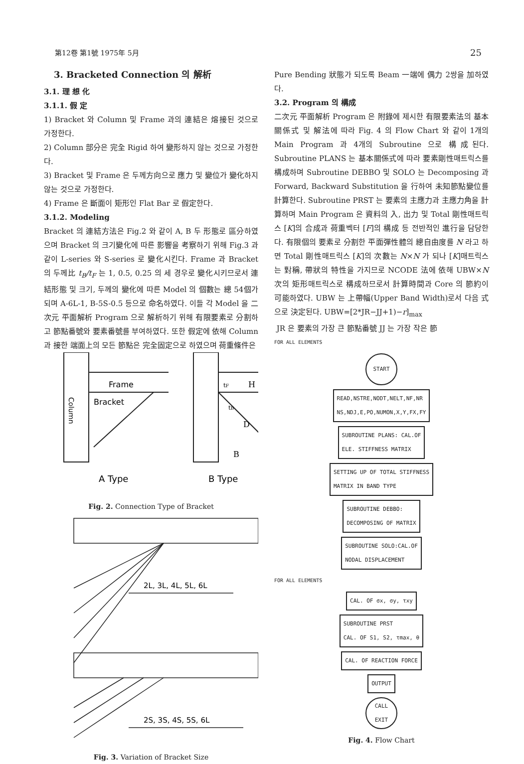第12卷 第1號 1975年 5月 25
3. Bracketed Connection 의 解析
3.1. 理 想 化
3.1.1. 假 定
1) Bracket 와 Column 및 Frame 과의 連結은 熔接된 것으로 가정한다.
2) Column 部分은 完全 Rigid 하여 變形하지 않는 것으로 가정한다.
3) Bracket 및 Frame 은 두께方向으로 應力 및 變位가 變化하지 않는 것으로 가정한다.
4) Frame 은 斷面이 矩形인 Flat Bar 로 假定한다.
3.1.2. Modeling
Bracket 의 連結方法은 Fig.2 와 같이 A, B 두 形態로 區分하였으며 Bracket 의 크기變化에 따른 影響을 考察하기 위해 Fig.3 과 같이 L-series 와 S-series 로 變化시킨다. Frame 과 Bracket 의 두께比 t<sub>B</sub>/t<sub>F</sub> 는 1, 0.5, 0.25 의 세 경우로 變化시키므로서 連結形態 및 크기, 두께의 變化에 따른 Model 의 個數는 總 54個가 되며 A-6L-1, B-5S-0.5 등으로 命名하였다. 이들 각 Model 을 二次元 平面解析 Program 으로 解析하기 위해 有限要素로 分割하고 節點番號와 要素番號를 부여하였다. 또한 假定에 依해 Column 과 接한 端面上의 모든 節點은 完全固定으로 하였으며 荷重條件은
Column
Frame
Bracket
tF
H
tB
D
B
A Type
B Type
Fig. 2. Connection Type of Bracket
2L, 3L, 4L, 5L, 6L
2S, 3S, 4S, 5S, 6L
Fig. 3. Variation of Bracket Size
Pure Bending 狀態가 되도록 Beam 一端에 偶力 2쌍을 加하였다.
3.2. Program 의 構成
二次元 平面解析 Program 은 附錄에 제시한 有限要素法의 基本關係式 및 解法에 따라 Fig. 4 의 Flow Chart 와 같이 1개의 Main Program 과 4개의 Subroutine 으로 構成된다. Subroutine PLANS 는 基本關係式에 따라 要素剛性매트릭스를 構成하며 Subroutine DEBBO 및 SOLO 는 Decomposing 과 Forward, Backward Substitution 을 行하여 未知節點變位를 計算한다. Subroutine PRST 는 要素의 主應力과 主應力角을 計算하며 Main Program 은 資料의 入, 出力 및 Total 剛性매트릭스 [K]의 合成과 荷重벡터 [F]의 構成 등 전반적인 進行을 담당한다. 有限個의 要素로 分割한 平面彈性體의 總自由度를 N 라고 하면 Total 剛性매트릭스 [K]의 次數는 N×N 가 되나 [K]매트릭스는 對稱, 帶狀의 特性을 가지므로 NCODE 法에 依해 UBW×N 次의 矩形매트릭스로 構成하므로서 計算時間과 Core 의 節約이 可能하였다. UBW 는 上帶幅(Upper Band Width)로서 다음 式으로 決定된다. UBW=[2*JR−JJ+1)−r]<sub>max</sub>
JR 은 要素의 가장 큰 節點番號 JJ 는 가장 작은 節
FOR ALL ELEMENTS
START
READ,NSTRE,NODT,NELT,NF,NR
NS,NDJ,E,PO,NUMON,X,Y,FX,FY
SUBROUTINE PLANS: CAL.OF
ELE. STIFFNESS MATRIX
SETTING UP OF TOTAL STIFFNESS
MATRIX IN BAND TYPE
SUBROUTINE DEBBO:
DECOMPOSING OF MATRIX
SUBROUTINE SOLO:CAL.OF
NODAL DISPLACEMENT
FOR ALL ELEMENTS
CAL. OF σx, σy, τxy
SUBROUTINE PRST
CAL. OF S1, S2, τmax, θ
CAL. OF REACTION FORCE
OUTPUT
CALL
EXIT
Fig. 4. Flow Chart